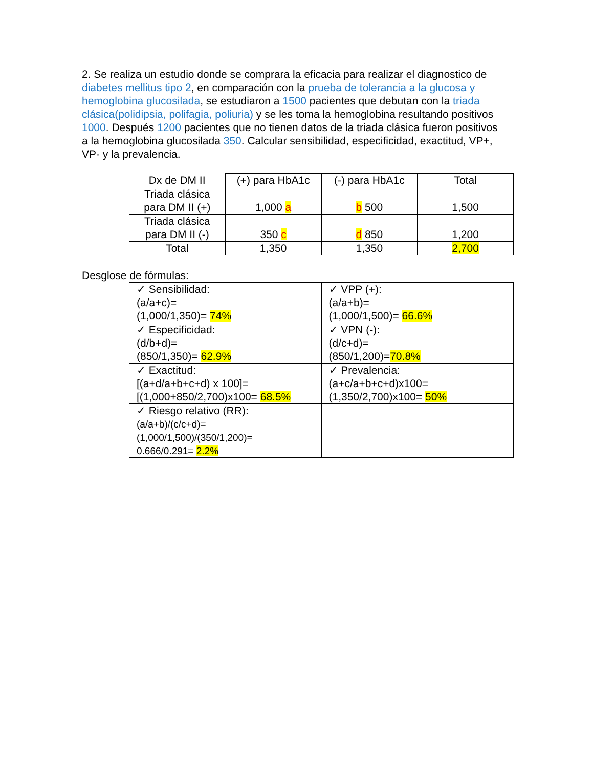2. Se realiza un estudio donde se comprara la eficacia para realizar el diagnostico de diabetes mellitus tipo 2, en comparación con la prueba de tolerancia a la glucosa y hemoglobina glucosilada, se estudiaron a 1500 pacientes que debutan con la triada clásica(polidipsia, polifagia, poliuria) y se les toma la hemoglobina resultando positivos 1000. Después 1200 pacientes que no tienen datos de la triada clásica fueron positivos a la hemoglobina glucosilada 350. Calcular sensibilidad, especificidad, exactitud, VP+, VP- y la prevalencia.
| Dx de DM II | (+) para HbA1c | (-) para HbA1c | Total |
| Triada clásica para DM II (+) | 1,000 a | b 500 | 1,500 |
| Triada clásica para DM II (-) | 350 c | d 850 | 1,200 |
| Total | 1,350 | 1,350 | 2,700 |
Desglose de fórmulas:
| ✓ Sensibilidad: (a/a+c)= (1,000/1,350)= 74% | ✓ VPP (+): (a/a+b)= (1,000/1,500)= 66.6% |
| ✓ Especificidad: (d/b+d)= (850/1,350)= 62.9% | ✓ VPN (-): (d/c+d)= (850/1,200)= 70.8% |
| ✓ Exactitud: [(a+d/a+b+c+d) x 100]= [(1,000+850/2,700)x100= 68.5% | ✓ Prevalencia: (a+c/a+b+c+d)x100= (1,350/2,700)x100= 50% |
| ✓ Riesgo relativo (RR): (a/a+b)/(c/c+d)= (1,000/1,500)/(350/1,200)= 0.666/0.291= 2.2% | |